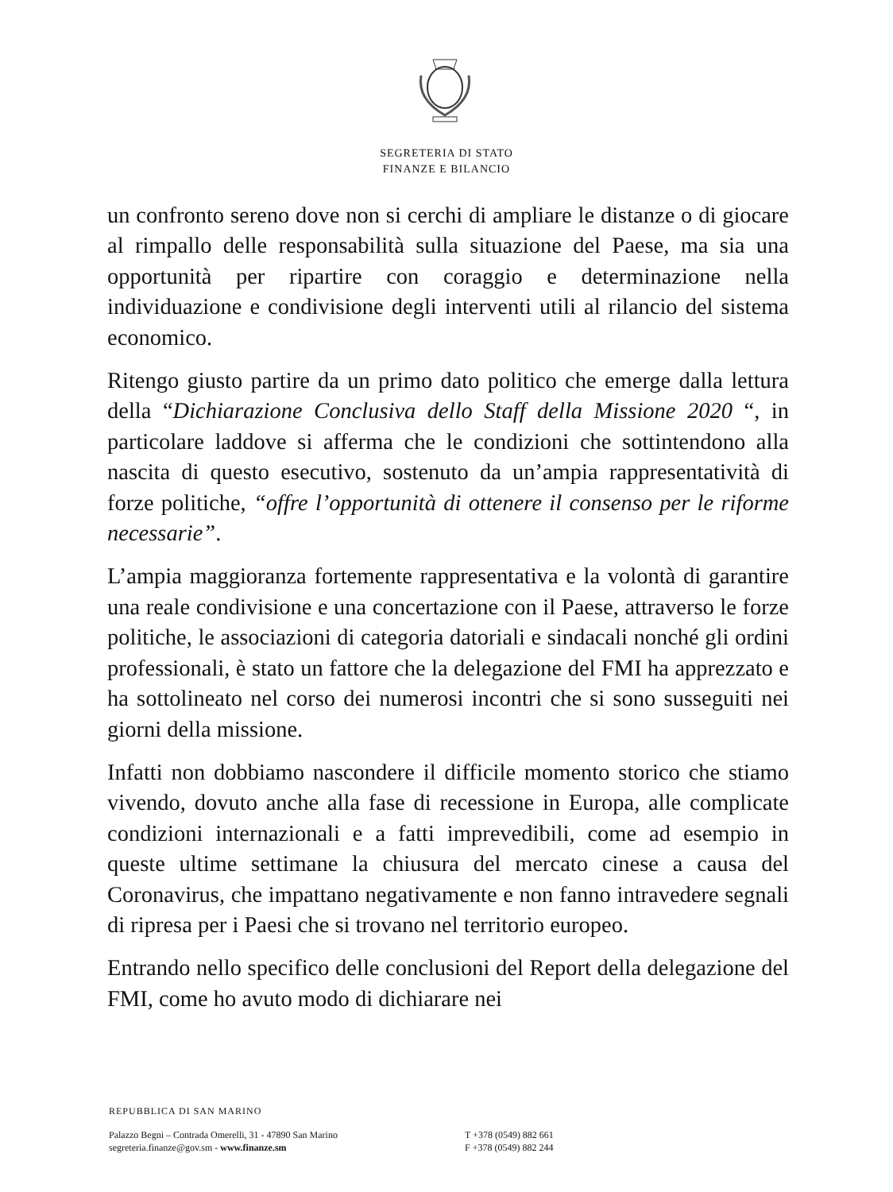SEGRETERIA DI STATO
FINANZE E BILANCIO
un confronto sereno dove non si cerchi di ampliare le distanze o di giocare al rimpallo delle responsabilità sulla situazione del Paese, ma sia una opportunità per ripartire con coraggio e determinazione nella individuazione e condivisione degli interventi utili al rilancio del sistema economico.
Ritengo giusto partire da un primo dato politico che emerge dalla lettura della “Dichiarazione Conclusiva dello Staff della Missione 2020 “, in particolare laddove si afferma che le condizioni che sottintendono alla nascita di questo esecutivo, sostenuto da un’ampia rappresentatività di forze politiche, “offre l’opportunità di ottenere il consenso per le riforme necessarie”.
L’ampia maggioranza fortemente rappresentativa e la volontà di garantire una reale condivisione e una concertazione con il Paese, attraverso le forze politiche, le associazioni di categoria datoriali e sindacali nonché gli ordini professionali, è stato un fattore che la delegazione del FMI ha apprezzato e ha sottolineato nel corso dei numerosi incontri che si sono susseguiti nei giorni della missione.
Infatti non dobbiamo nascondere il difficile momento storico che stiamo vivendo, dovuto anche alla fase di recessione in Europa, alle complicate condizioni internazionali e a fatti imprevedibili, come ad esempio in queste ultime settimane la chiusura del mercato cinese a causa del Coronavirus, che impattano negativamente e non fanno intravedere segnali di ripresa per i Paesi che si trovano nel territorio europeo.
Entrando nello specifico delle conclusioni del Report della delegazione del FMI, come ho avuto modo di dichiarare nei
REPUBBLICA DI SAN MARINO
Palazzo Begni – Contrada Omerelli, 31 - 47890 San Marino T +378 (0549) 882 661
segreteria.finanze@gov.sm - www.finanze.sm F +378 (0549) 882 244